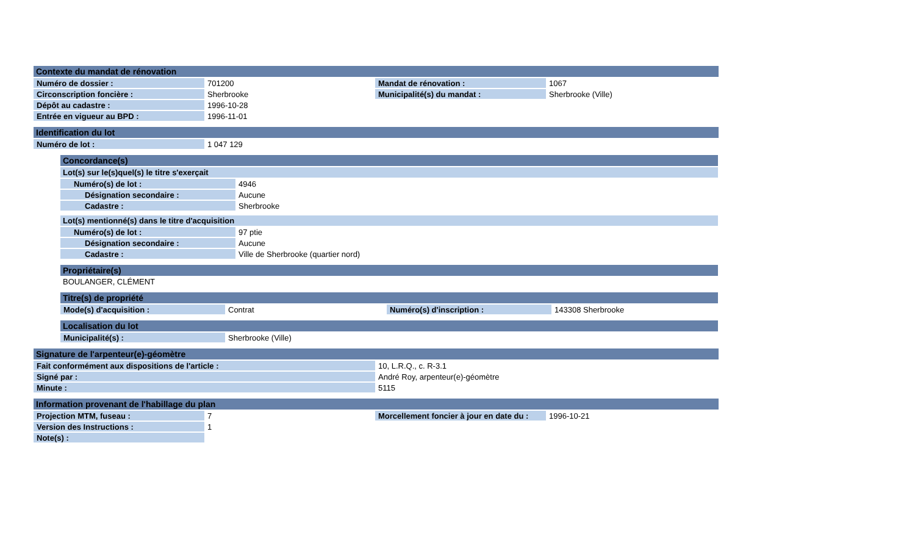Contexte du mandat de rénovation
| Numéro de dossier : | 701200 | Mandat de rénovation : | 1067 |
| Circonscription foncière : | Sherbrooke | Municipalité(s) du mandat : | Sherbrooke (Ville) |
| Dépôt au cadastre : | 1996-10-28 | | |
| Entrée en vigueur au BPD : | 1996-11-01 | | |
Identification du lot
| Numéro de lot : | 1 047 129 |
Concordance(s)
Lot(s) sur le(s)quel(s) le titre s'exerçait
| Numéro(s) de lot : | 4946 |
| Désignation secondaire : | Aucune |
| Cadastre : | Sherbrooke |
Lot(s) mentionné(s) dans le titre d'acquisition
| Numéro(s) de lot : | 97 ptie |
| Désignation secondaire : | Aucune |
| Cadastre : | Ville de Sherbrooke (quartier nord) |
Propriétaire(s)
BOULANGER, CLÉMENT
Titre(s) de propriété
| Mode(s) d'acquisition : | Contrat | Numéro(s) d'inscription : | 143308 Sherbrooke |
Localisation du lot
| Municipalité(s) : | Sherbrooke (Ville) |
Signature de l'arpenteur(e)-géomètre
| Fait conformément aux dispositions de l'article : | 10, L.R.Q., c. R-3.1 |
| Signé par : | André Roy, arpenteur(e)-géomètre |
| Minute : | 5115 |
Information provenant de l'habillage du plan
| Projection MTM, fuseau : | 7 | Morcellement foncier à jour en date du : | 1996-10-21 |
| Version des Instructions : | 1 | | |
| Note(s) : | | | |